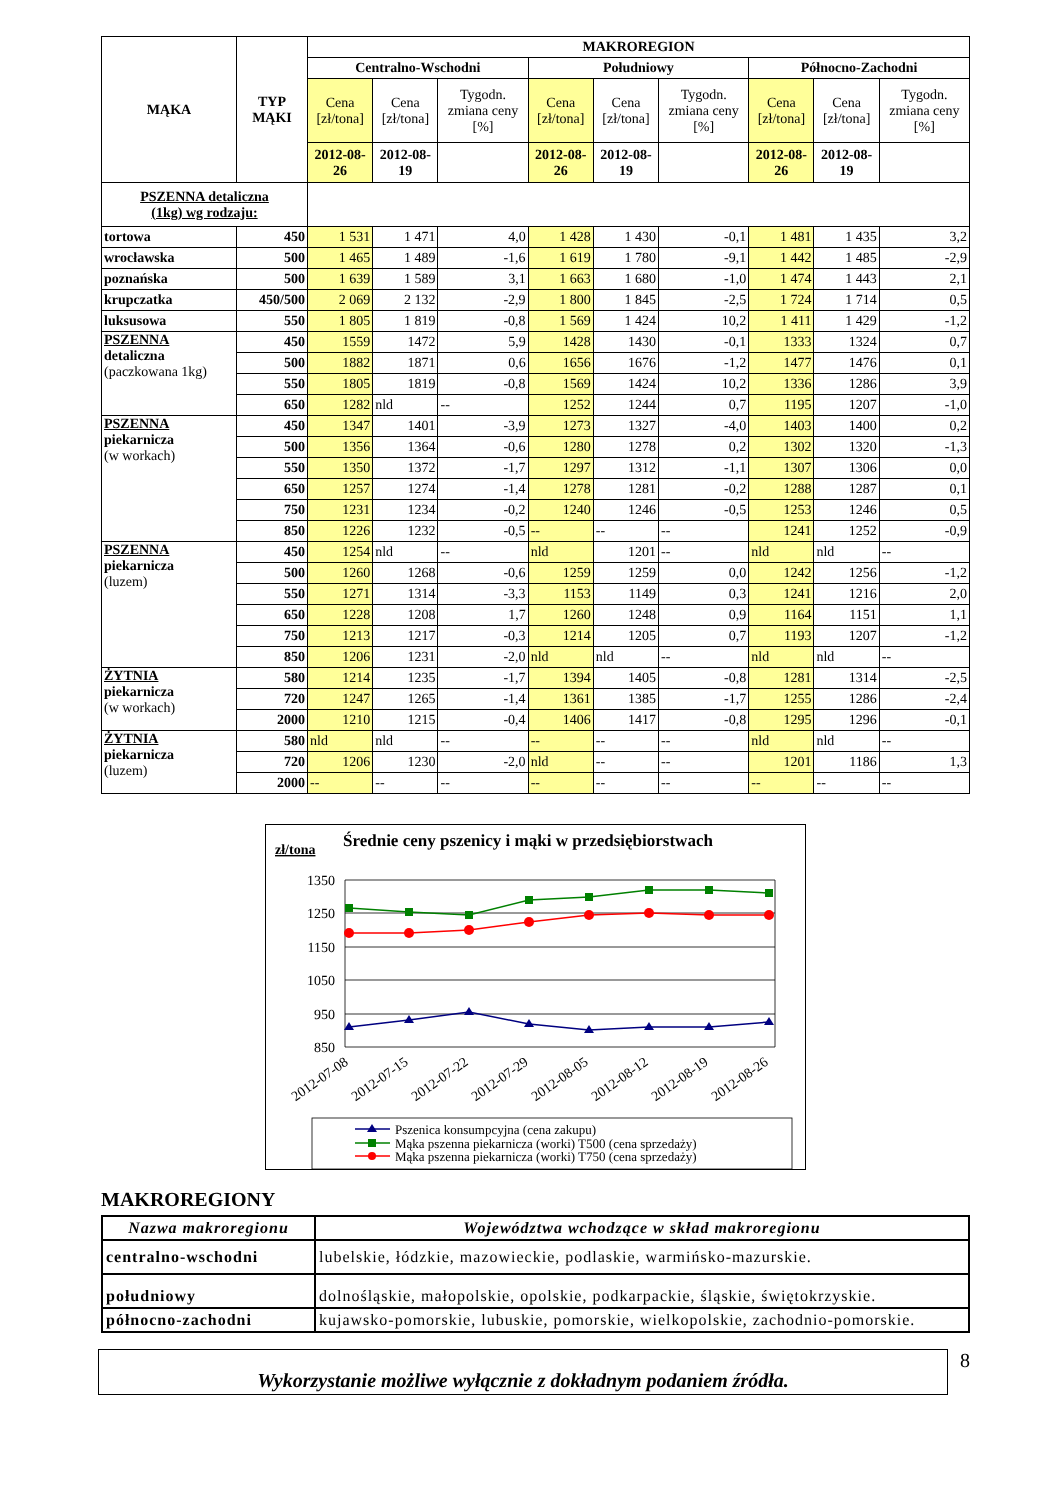| MĄKA | TYP MĄKI | MAKROREGION | | | | | | | | |
| --- | --- | --- | --- | --- | --- | --- | --- | --- | --- | --- |
| | | Centralno-Wschodni | | | Południowy | | | Północno-Zachodni | | |
| | | Cena [zł/tona] | Cena [zł/tona] | Tygodn. zmiana ceny [%] | Cena [zł/tona] | Cena [zł/tona] | Tygodn. zmiana ceny [%] | Cena [zł/tona] | Cena [zł/tona] | Tygodn. zmiana ceny [%] |
| | | 2012-08-26 | 2012-08-19 | | 2012-08-26 | 2012-08-19 | | 2012-08-26 | 2012-08-19 | |
| PSZENNA detaliczna (1kg) wg rodzaju: | | | | | | | | | | |
| tortowa | 450 | 1 531 | 1 471 | 4,0 | 1 428 | 1 430 | -0,1 | 1 481 | 1 435 | 3,2 |
| wrocławska | 500 | 1 465 | 1 489 | -1,6 | 1 619 | 1 780 | -9,1 | 1 442 | 1 485 | -2,9 |
| poznańska | 500 | 1 639 | 1 589 | 3,1 | 1 663 | 1 680 | -1,0 | 1 474 | 1 443 | 2,1 |
| krupczatka | 450/500 | 2 069 | 2 132 | -2,9 | 1 800 | 1 845 | -2,5 | 1 724 | 1 714 | 0,5 |
| luksusowa | 550 | 1 805 | 1 819 | -0,8 | 1 569 | 1 424 | 10,2 | 1 411 | 1 429 | -1,2 |
| PSZENNA detaliczna (paczkowana 1kg) | 450 | 1559 | 1472 | 5,9 | 1428 | 1430 | -0,1 | 1333 | 1324 | 0,7 |
| | 500 | 1882 | 1871 | 0,6 | 1656 | 1676 | -1,2 | 1477 | 1476 | 0,1 |
| | 550 | 1805 | 1819 | -0,8 | 1569 | 1424 | 10,2 | 1336 | 1286 | 3,9 |
| | 650 | 1282 | nld | -- | 1252 | 1244 | 0,7 | 1195 | 1207 | -1,0 |
| PSZENNA piekarnicza (w workach) | 450 | 1347 | 1401 | -3,9 | 1273 | 1327 | -4,0 | 1403 | 1400 | 0,2 |
| | 500 | 1356 | 1364 | -0,6 | 1280 | 1278 | 0,2 | 1302 | 1320 | -1,3 |
| | 550 | 1350 | 1372 | -1,7 | 1297 | 1312 | -1,1 | 1307 | 1306 | 0,0 |
| | 650 | 1257 | 1274 | -1,4 | 1278 | 1281 | -0,2 | 1288 | 1287 | 0,1 |
| | 750 | 1231 | 1234 | -0,2 | 1240 | 1246 | -0,5 | 1253 | 1246 | 0,5 |
| | 850 | 1226 | 1232 | -0,5 | -- | -- | -- | 1241 | 1252 | -0,9 |
| PSZENNA piekarnicza (luzem) | 450 | 1254 | nld | -- | nld | 1201 | -- | nld | nld | -- |
| | 500 | 1260 | 1268 | -0,6 | 1259 | 1259 | 0,0 | 1242 | 1256 | -1,2 |
| | 550 | 1271 | 1314 | -3,3 | 1153 | 1149 | 0,3 | 1241 | 1216 | 2,0 |
| | 650 | 1228 | 1208 | 1,7 | 1260 | 1248 | 0,9 | 1164 | 1151 | 1,1 |
| | 750 | 1213 | 1217 | -0,3 | 1214 | 1205 | 0,7 | 1193 | 1207 | -1,2 |
| | 850 | 1206 | 1231 | -2,0 | nld | nld | -- | nld | nld | -- |
| ŻYTNIA piekarnicza (w workach) | 580 | 1214 | 1235 | -1,7 | 1394 | 1405 | -0,8 | 1281 | 1314 | -2,5 |
| | 720 | 1247 | 1265 | -1,4 | 1361 | 1385 | -1,7 | 1255 | 1286 | -2,4 |
| | 2000 | 1210 | 1215 | -0,4 | 1406 | 1417 | -0,8 | 1295 | 1296 | -0,1 |
| ŻYTNIA piekarnicza (luzem) | 580 | nld | nld | -- | -- | -- | -- | nld | nld | -- |
| | 720 | 1206 | 1230 | -2,0 | nld | -- | -- | 1201 | 1186 | 1,3 |
| | 2000 | -- | -- | -- | -- | -- | -- | -- | -- | -- |
Średnie ceny pszenicy i mąki w przedsiębiorstwach
zł/tona
1350
1250
1150
1050
950
850
2012-07-08
2012-07-15
2012-07-22
2012-07-29
2012-08-05
2012-08-12
2012-08-19
2012-08-26
Pszenica konsumpcyjna (cena zakupu)
Mąka pszenna piekarnicza (worki) T500 (cena sprzedaży)
Mąka pszenna piekarnicza (worki) T750 (cena sprzedaży)
MAKROREGIONY
| Nazwa makroregionu | Województwa wchodzące w skład makroregionu |
| --- | --- |
| centralno-wschodni | lubelskie, łódzkie, mazowieckie, podlaskie, warmińsko-mazurskie. |
| południowy | dolnośląskie, małopolskie, opolskie, podkarpackie, śląskie, świętokrzyskie. |
| północno-zachodni | kujawsko-pomorskie, lubuskie, pomorskie, wielkopolskie, zachodnio-pomorskie. |
Wykorzystanie możliwe wyłącznie z dokładnym podaniem źródła.
8